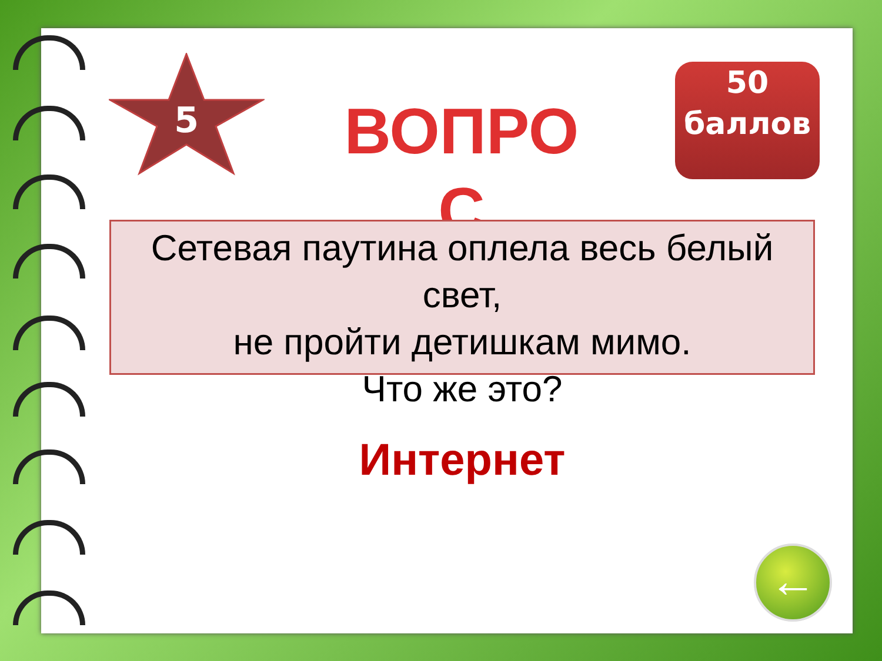5
ВОПРОС
50 баллов
Сетевая паутина оплела весь белый свет,
не пройти детишкам мимо.
Что же это?
Интернет
←